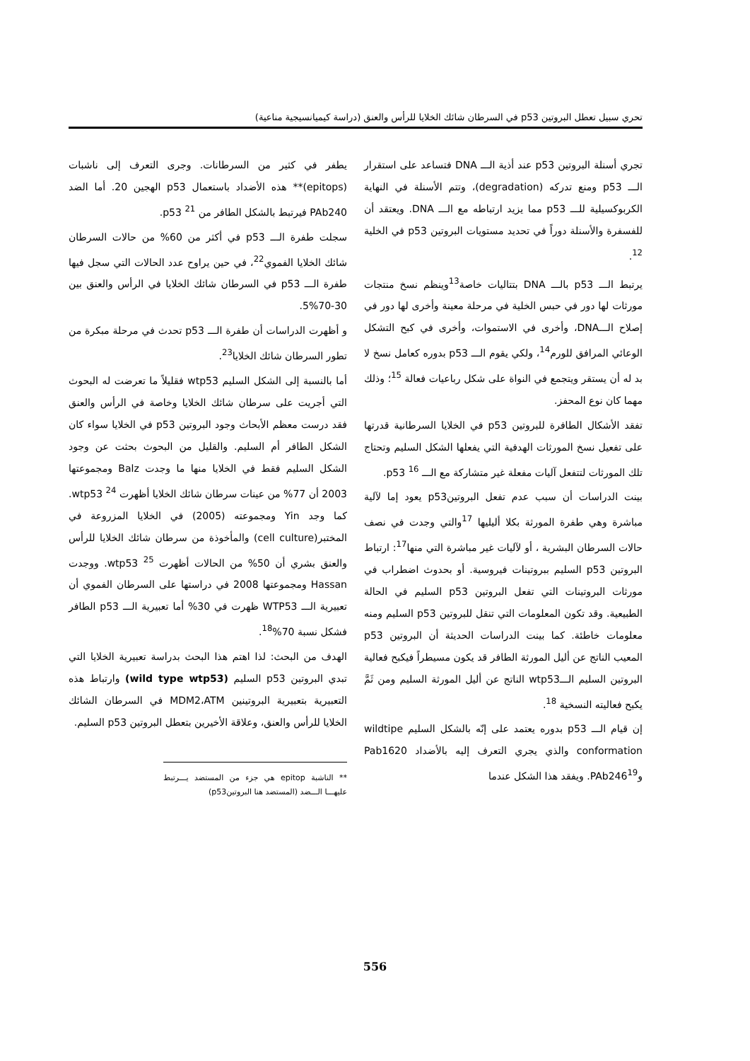تحري سبيل تعطل البروتين p53 في السرطان شائك الخلايا للرأس والعنق (دراسة كيميانسيجية مناعية)
تجري أسنلة البروتين p53 عند أذية الـــ DNA فتساعد على استقرار الـــ p53 ومنع تدركه (degradation)، وتتم الأسنلة في النهاية الكربوكسيلية للـــ p53 مما يزيد ارتباطه مع الـــ DNA. ويعتقد أن للفسفرة والأسنلة دوراً في تحديد مستويات البروتين p53 في الخلية <sup>12</sup>.
يرتبط الـــ p53 بالـــ DNA بتتاليات خاصة<sup>13</sup>وينظم نسخ منتجات مورثات لها دور في حبس الخلية في مرحلة معينة وأخرى لها دور في إصلاح الـــDNA، وأخرى في الاستموات، وأخرى في كبح التشكل الوعائي المرافق للورم<sup>14</sup>، ولكي يقوم الـــ p53 بدوره كعامل نسخ لا بد له أن يستقر ويتجمع في النواة على شكل رباعيات فعالة <sup>15</sup>؛ وذلك مهما كان نوع المحفز.
تفقد الأشكال الطافرة للبروتين p53 في الخلايا السرطانية قدرتها على تفعيل نسخ المورثات الهدفية التي يفعلها الشكل السليم وتحتاج تلك المورثات لتتفعل آليات مفعلة غير متشاركة مع الـــ p53 <sup>16</sup>.
بينت الدراسات أن سبب عدم تفعل البروتينp53 يعود إما لآلية مباشرة وهي طفرة المورثة بكلا أليليها <sup>17</sup>والتي وجدت في نصف حالات السرطان البشرية ، أو لآليات غير مباشرة التي منها<sup>17</sup>: ارتباط البروتين p53 السليم ببروتينات فيروسية. أو بحدوث اضطراب في مورثات البروتينات التي تفعل البروتين p53 السليم في الحالة الطبيعية. وقد تكون المعلومات التي تنقل للبروتين p53 السليم ومنه معلومات خاطئة. كما بينت الدراسات الحديثة أن البروتين p53 المعيب الناتج عن أليل المورثة الطافر قد يكون مسيطراً فيكبح فعالية البروتين السليم الـــwtp53 الناتج عن أليل المورثة السليم ومن ثَمَّ يكبح فعاليته النسخية <sup>18</sup>.
إن قيام الـــ p53 بدوره يعتمد على إنّه بالشكل السليم wildtipe conformation والذي يجري التعرف إليه بالأضداد Pab1620 وPAb246<sup>19</sup>. ويفقد هذا الشكل عندما
يطفر في كثير من السرطانات. وجرى التعرف إلى ناشبات (epitops)** هذه الأضداد باستعمال p53 الهجين 20. أما الضد PAb240 فيرتبط بالشكل الطافر من p53 <sup>21</sup>.
سجلت طفرة الـــ p53 في أكثر من 60% من حالات السرطان شائك الخلايا الفموي<sup>22</sup>، في حين يراوح عدد الحالات التي سجل فيها طفرة الـــ p53 في السرطان شائك الخلايا في الرأس والعنق بين 30-70%5.
و أظهرت الدراسات أن طفرة الـــ p53 تحدث في مرحلة مبكرة من تطور السرطان شائك الخلايا<sup>23</sup>.
أما بالنسبة إلى الشكل السليم wtp53 فقليلاً ما تعرضت له البحوث التي أجريت على سرطان شائك الخلايا وخاصة في الرأس والعنق فقد درست معظم الأبحاث وجود البروتين p53 في الخلايا سواء كان الشكل الطافر أم السليم. والقليل من البحوث بحثت عن وجود الشكل السليم فقط في الخلايا منها ما وجدت Balz ومجموعتها 2003 أن 77% من عينات سرطان شائك الخلايا أظهرت wtp53 <sup>24</sup>. كما وجد Yin ومجموعته (2005) في الخلايا المزروعة في المختبر(cell culture) والمأخوذة من سرطان شائك الخلايا للرأس والعنق بشري أن 50% من الحالات أظهرت wtp53 <sup>25</sup>. ووجدت Hassan ومجموعتها 2008 في دراستها على السرطان الفموي أن تعبيرية الـــ WTP53 ظهرت في 30% أما تعبيرية الـــ p53 الطافر فشكل نسبة 70%<sup>18</sup>.
الهدف من البحث: لذا اهتم هذا البحث بدراسة تعبيرية الخلايا التي تبدي البروتين p53 السليم (wild type wtp53) وارتباط هذه التعبيرية بتعبيرية البروتينين MDM2،ATM في السرطان الشائك الخلايا للرأس والعنق، وعلاقة الأخيرين بتعطل البروتين p53 السليم.
** الناشبة epitop هي جزء من المستضد يـــرتبط عليهـــا الـــضد (المستضد هنا البروتينp53)
556